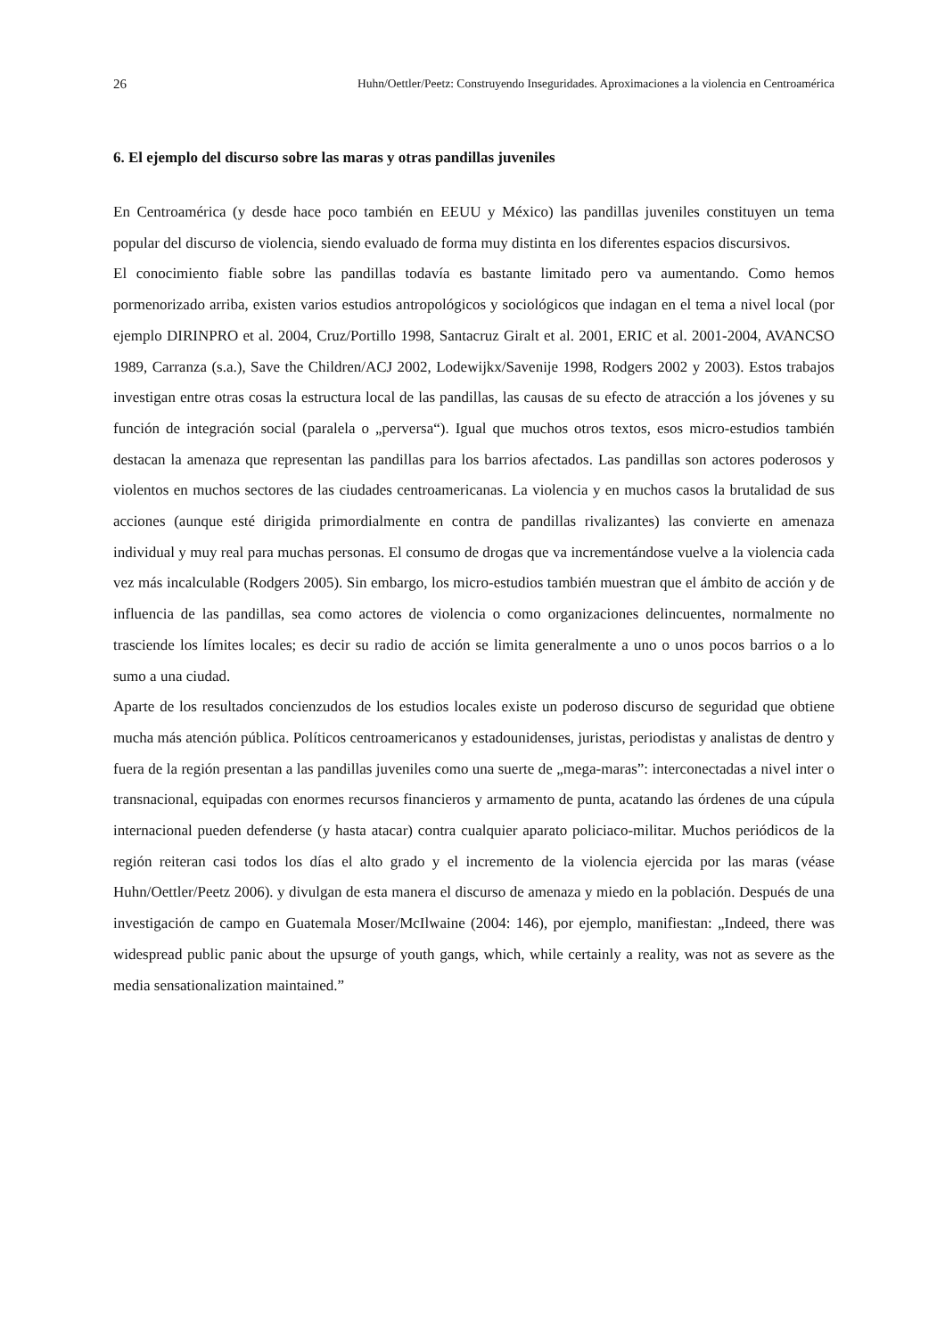26 Huhn/Oettler/Peetz: Construyendo Inseguridades. Aproximaciones a la violencia en Centroamérica
6. El ejemplo del discurso sobre las maras y otras pandillas juveniles
En Centroamérica (y desde hace poco también en EEUU y México) las pandillas juveniles constituyen un tema popular del discurso de violencia, siendo evaluado de forma muy distinta en los diferentes espacios discursivos.
El conocimiento fiable sobre las pandillas todavía es bastante limitado pero va aumentando. Como hemos pormenorizado arriba, existen varios estudios antropológicos y sociológicos que indagan en el tema a nivel local (por ejemplo DIRINPRO et al. 2004, Cruz/Portillo 1998, Santacruz Giralt et al. 2001, ERIC et al. 2001-2004, AVANCSO 1989, Carranza (s.a.), Save the Children/ACJ 2002, Lodewijkx/Savenije 1998, Rodgers 2002 y 2003). Estos trabajos investigan entre otras cosas la estructura local de las pandillas, las causas de su efecto de atracción a los jóvenes y su función de integración social (paralela o „perversa“). Igual que muchos otros textos, esos micro-estudios también destacan la amenaza que representan las pandillas para los barrios afectados. Las pandillas son actores poderosos y violentos en muchos sectores de las ciudades centroamericanas. La violencia y en muchos casos la brutalidad de sus acciones (aunque esté dirigida primordialmente en contra de pandillas rivalizantes) las convierte en amenaza individual y muy real para muchas personas. El consumo de drogas que va incrementándose vuelve a la violencia cada vez más incalculable (Rodgers 2005). Sin embargo, los micro-estudios también muestran que el ámbito de acción y de influencia de las pandillas, sea como actores de violencia o como organizaciones delincuentes, normalmente no trasciende los límites locales; es decir su radio de acción se limita generalmente a uno o unos pocos barrios o a lo sumo a una ciudad.
Aparte de los resultados concienzudos de los estudios locales existe un poderoso discurso de seguridad que obtiene mucha más atención pública. Políticos centroamericanos y estadounidenses, juristas, periodistas y analistas de dentro y fuera de la región presentan a las pandillas juveniles como una suerte de „mega-maras”: interconectadas a nivel inter o transnacional, equipadas con enormes recursos financieros y armamento de punta, acatando las órdenes de una cúpula internacional pueden defenderse (y hasta atacar) contra cualquier aparato policiaco-militar. Muchos periódicos de la región reiteran casi todos los días el alto grado y el incremento de la violencia ejercida por las maras (véase Huhn/Oettler/Peetz 2006). y divulgan de esta manera el discurso de amenaza y miedo en la población. Después de una investigación de campo en Guatemala Moser/McIlwaine (2004: 146), por ejemplo, manifiestan: „Indeed, there was widespread public panic about the upsurge of youth gangs, which, while certainly a reality, was not as severe as the media sensationalization maintained.”